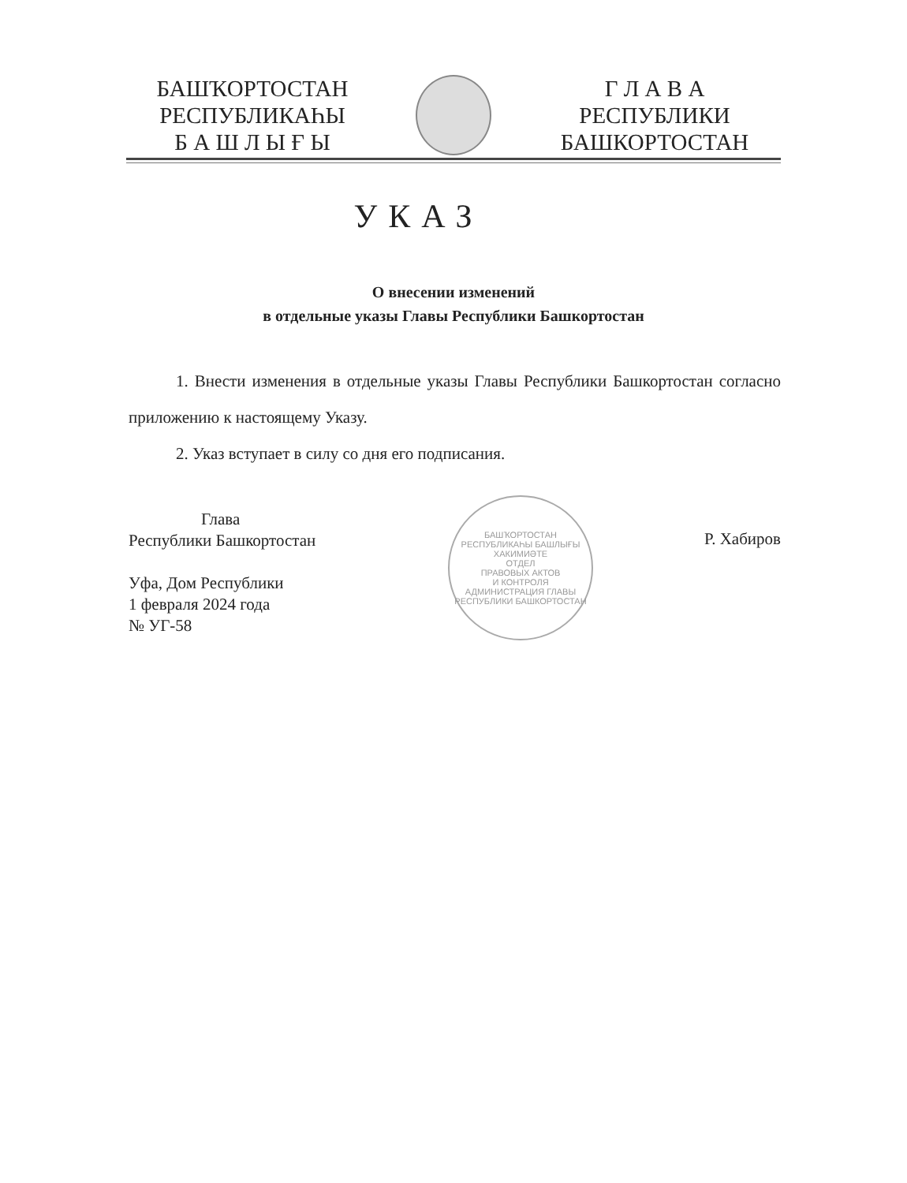БАШҠОРТОСТАН
РЕСПУБЛИКАҺЫ
Б А Ш Л Ы Ғ Ы
Г Л А В А
РЕСПУБЛИКИ
БАШКОРТОСТАН
УКАЗ
О внесении изменений
в отдельные указы Главы Республики Башкортостан
1. Внести изменения в отдельные указы Главы Республики Башкортостан согласно приложению к настоящему Указу.
2. Указ вступает в силу со дня его подписания.
Глава
Республики Башкортостан
Уфа, Дом Республики
1 февраля 2024 года
№ УГ-58
Р. Хабиров
БАШҠОРТОСТАН РЕСПУБЛИКАҺЫ БАШЛЫҒЫ ХАКИМИӘТЕ
ОТДЕЛ
ПРАВОВЫХ АКТОВ
И КОНТРОЛЯ
АДМИНИСТРАЦИЯ ГЛАВЫ РЕСПУБЛИКИ БАШКОРТОСТАН